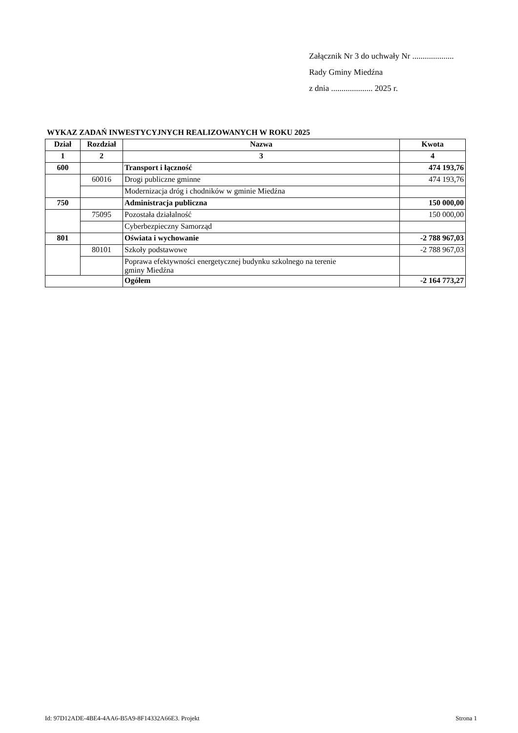Załącznik Nr 3 do uchwały Nr ....................
Rady Gminy Miedźna
z dnia .................... 2025 r.
WYKAZ ZADAŃ INWESTYCYJNYCH REALIZOWANYCH W ROKU 2025
| Dział | Rozdział | Nazwa | Kwota |
| --- | --- | --- | --- |
| 1 | 2 | 3 | 4 |
| 600 | | Transport i łączność | 474 193,76 |
| | 60016 | Drogi publiczne gminne | 474 193,76 |
| | | Modernizacja dróg i chodników w gminie Miedźna | |
| 750 | | Administracja publiczna | 150 000,00 |
| | 75095 | Pozostała działalność | 150 000,00 |
| | | Cyberbezpieczny Samorząd | |
| 801 | | Oświata i wychowanie | -2 788 967,03 |
| | 80101 | Szkoły podstawowe | -2 788 967,03 |
| | | Poprawa efektywności energetycznej budynku szkolnego na terenie gminy Miedźna | |
| | | Ogółem | -2 164 773,27 |
Id: 97D12ADE-4BE4-4AA6-B5A9-8F14332A66E3. Projekt Strona 1